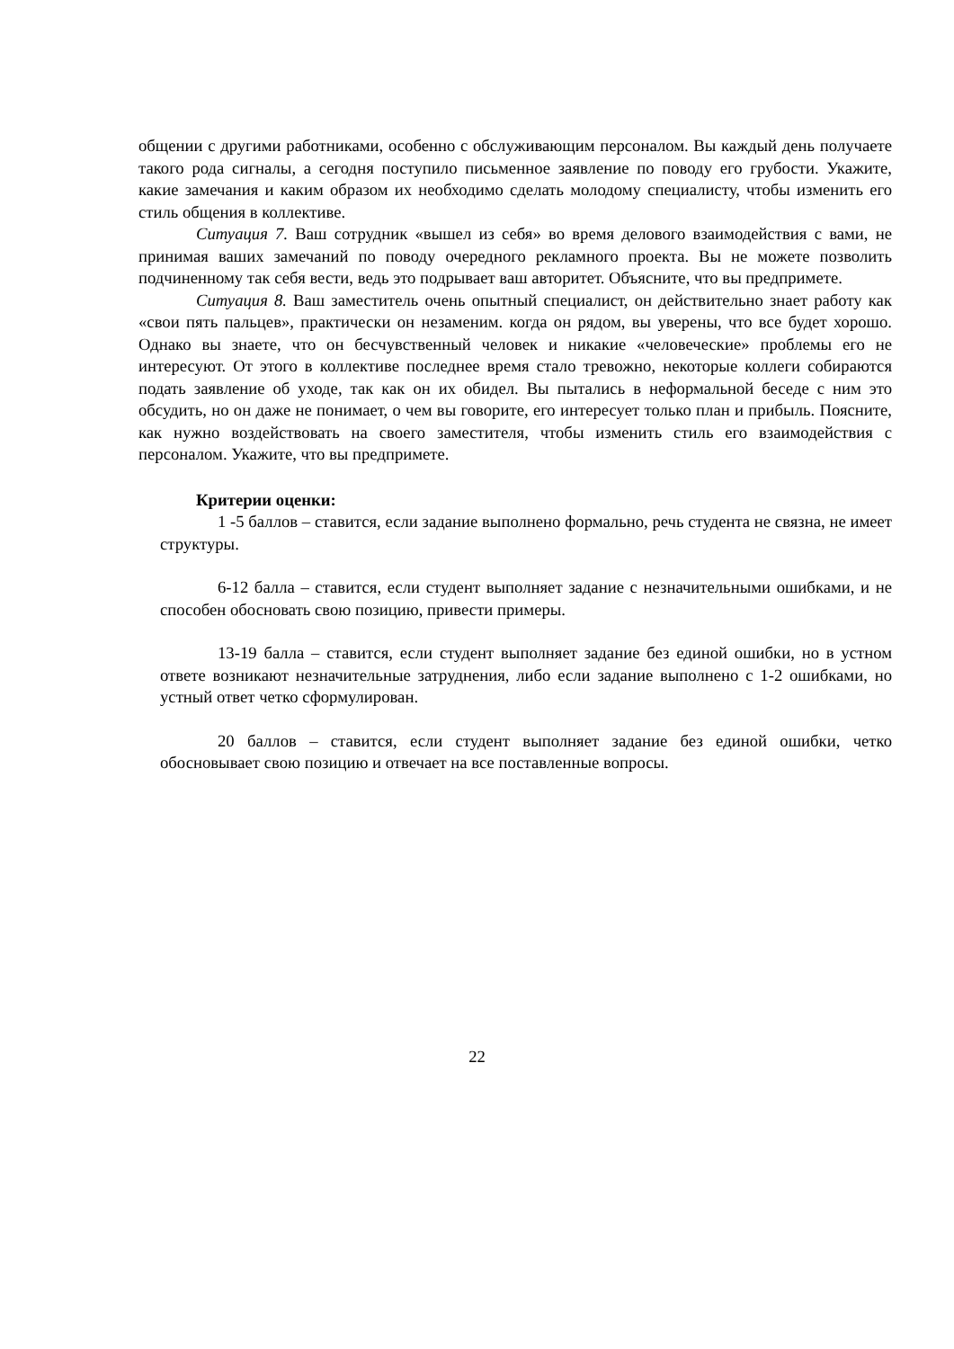общении с другими работниками, особенно с обслуживающим персоналом. Вы каждый день получаете такого рода сигналы, а сегодня поступило письменное заявление по поводу его грубости. Укажите, какие замечания и каким образом их необходимо сделать молодому специалисту, чтобы изменить его стиль общения в коллективе.
Ситуация 7. Ваш сотрудник «вышел из себя» во время делового взаимодействия с вами, не принимая ваших замечаний по поводу очередного рекламного проекта. Вы не можете позволить подчиненному так себя вести, ведь это подрывает ваш авторитет. Объясните, что вы предпримете.
Ситуация 8. Ваш заместитель очень опытный специалист, он действительно знает работу как «свои пять пальцев», практически он незаменим. когда он рядом, вы уверены, что все будет хорошо. Однако вы знаете, что он бесчувственный человек и никакие «человеческие» проблемы его не интересуют. От этого в коллективе последнее время стало тревожно, некоторые коллеги собираются подать заявление об уходе, так как он их обидел. Вы пытались в неформальной беседе с ним это обсудить, но он даже не понимает, о чем вы говорите, его интересует только план и прибыль. Поясните, как нужно воздействовать на своего заместителя, чтобы изменить стиль его взаимодействия с персоналом. Укажите, что вы предпримете.
Критерии оценки:
1 -5 баллов – ставится, если задание выполнено формально, речь студента не связна, не имеет структуры.
6-12 балла – ставится, если студент выполняет задание с незначительными ошибками, и не способен обосновать свою позицию, привести примеры.
13-19 балла – ставится, если студент выполняет задание без единой ошибки, но в устном ответе возникают незначительные затруднения, либо если задание выполнено с 1-2 ошибками, но устный ответ четко сформулирован.
20 баллов – ставится, если студент выполняет задание без единой ошибки, четко обосновывает свою позицию и отвечает на все поставленные вопросы.
22